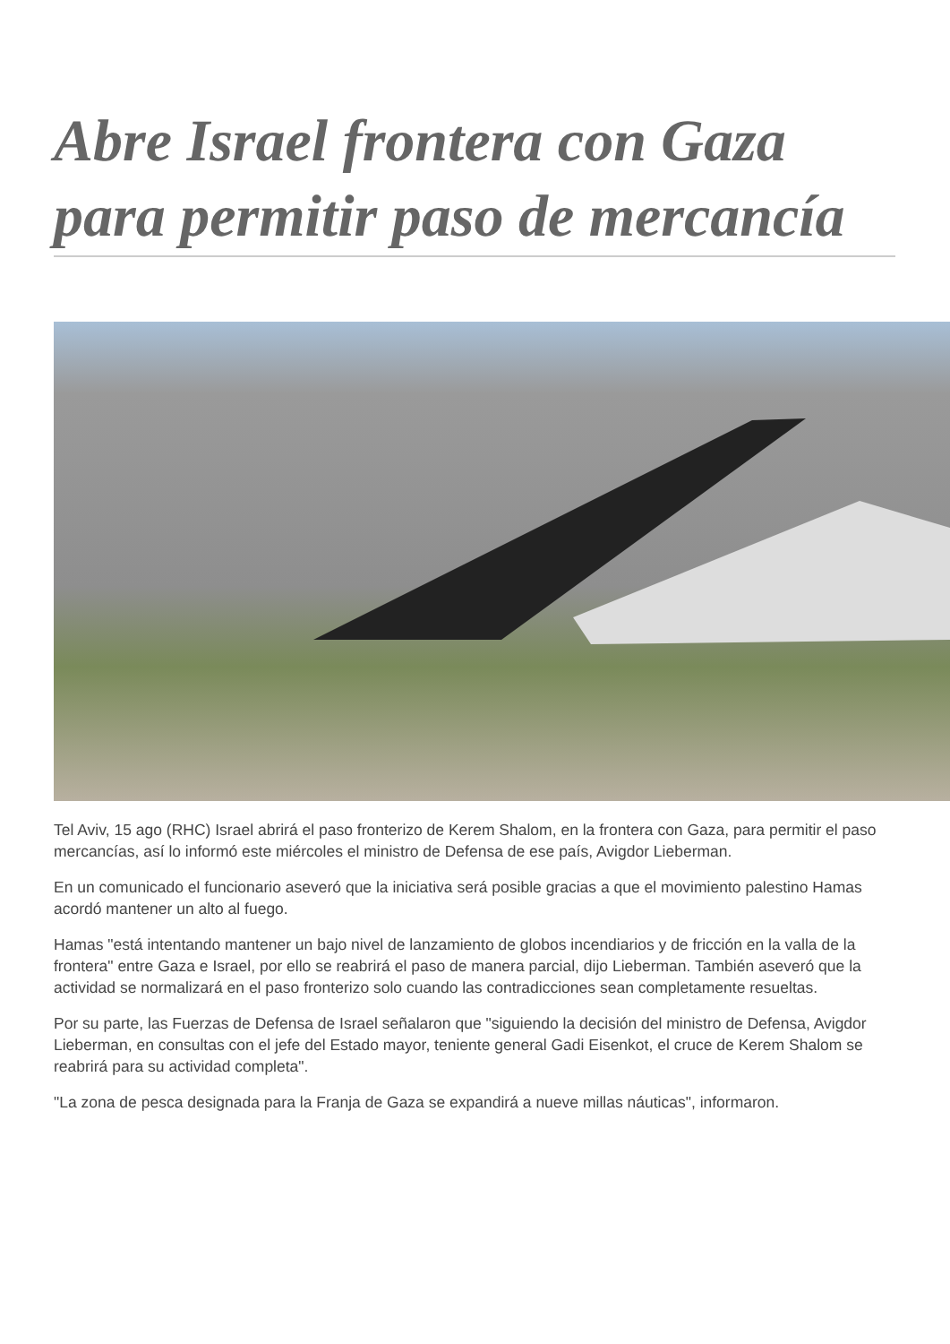Abre Israel frontera con Gaza para permitir paso de mercancía
Tel Aviv, 15 ago (RHC) Israel abrirá el paso fronterizo de Kerem Shalom, en la frontera con Gaza, para permitir el paso mercancías, así lo informó este miércoles el ministro de Defensa de ese país, Avigdor Lieberman.
En un comunicado el funcionario aseveró que la iniciativa será posible gracias a que el movimiento palestino Hamas acordó mantener un alto al fuego.
Hamas "está intentando mantener un bajo nivel de lanzamiento de globos incendiarios y de fricción en la valla de la frontera" entre Gaza e Israel, por ello se reabrirá el paso de manera parcial, dijo Lieberman. También aseveró que la actividad se normalizará en el paso fronterizo solo cuando las contradicciones sean completamente resueltas.
Por su parte, las Fuerzas de Defensa de Israel señalaron que "siguiendo la decisión del ministro de Defensa, Avigdor Lieberman, en consultas con el jefe del Estado mayor, teniente general Gadi Eisenkot, el cruce de Kerem Shalom se reabrirá para su actividad completa".
"La zona de pesca designada para la Franja de Gaza se expandirá a nueve millas náuticas", informaron.